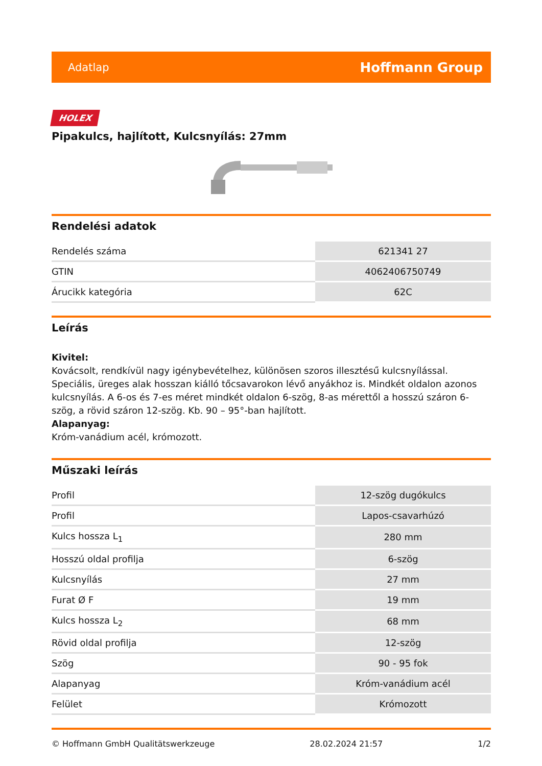Adatlap Hoffmann Group
HOLEX
Pipakulcs, hajlított, Kulcsnyílás: 27mm
Rendelési adatok
| Rendelés száma | 621341 27 |
| GTIN | 4062406750749 |
| Árucikk kategória | 62C |
Leírás
Kivitel:
Kovácsolt, rendkívül nagy igénybevételhez, különösen szoros illesztésű kulcsnyílással. Speciális, üreges alak hosszan kiálló tőcsavarokon lévő anyákhoz is. Mindkét oldalon azonos kulcsnyílás. A 6-os és 7-es méret mindkét oldalon 6-szög, 8-as mérettől a hosszú száron 6-szög, a rövid száron 12-szög. Kb. 90 – 95°-ban hajlított.
Alapanyag:
Króm-vanádium acél, krómozott.
Műszaki leírás
| Profil | 12-szög dugókulcs |
| Profil | Lapos-csavarhúzó |
| Kulcs hossza L<sub>1</sub> | 280 mm |
| Hosszú oldal profilja | 6-szög |
| Kulcsnyílás | 27 mm |
| Furat Ø F | 19 mm |
| Kulcs hossza L<sub>2</sub> | 68 mm |
| Rövid oldal profilja | 12-szög |
| Szög | 90 - 95 fok |
| Alapanyag | Króm-vanádium acél |
| Felület | Krómozott |
© Hoffmann GmbH Qualitätswerkzeuge 28.02.2024 21:57 1/2